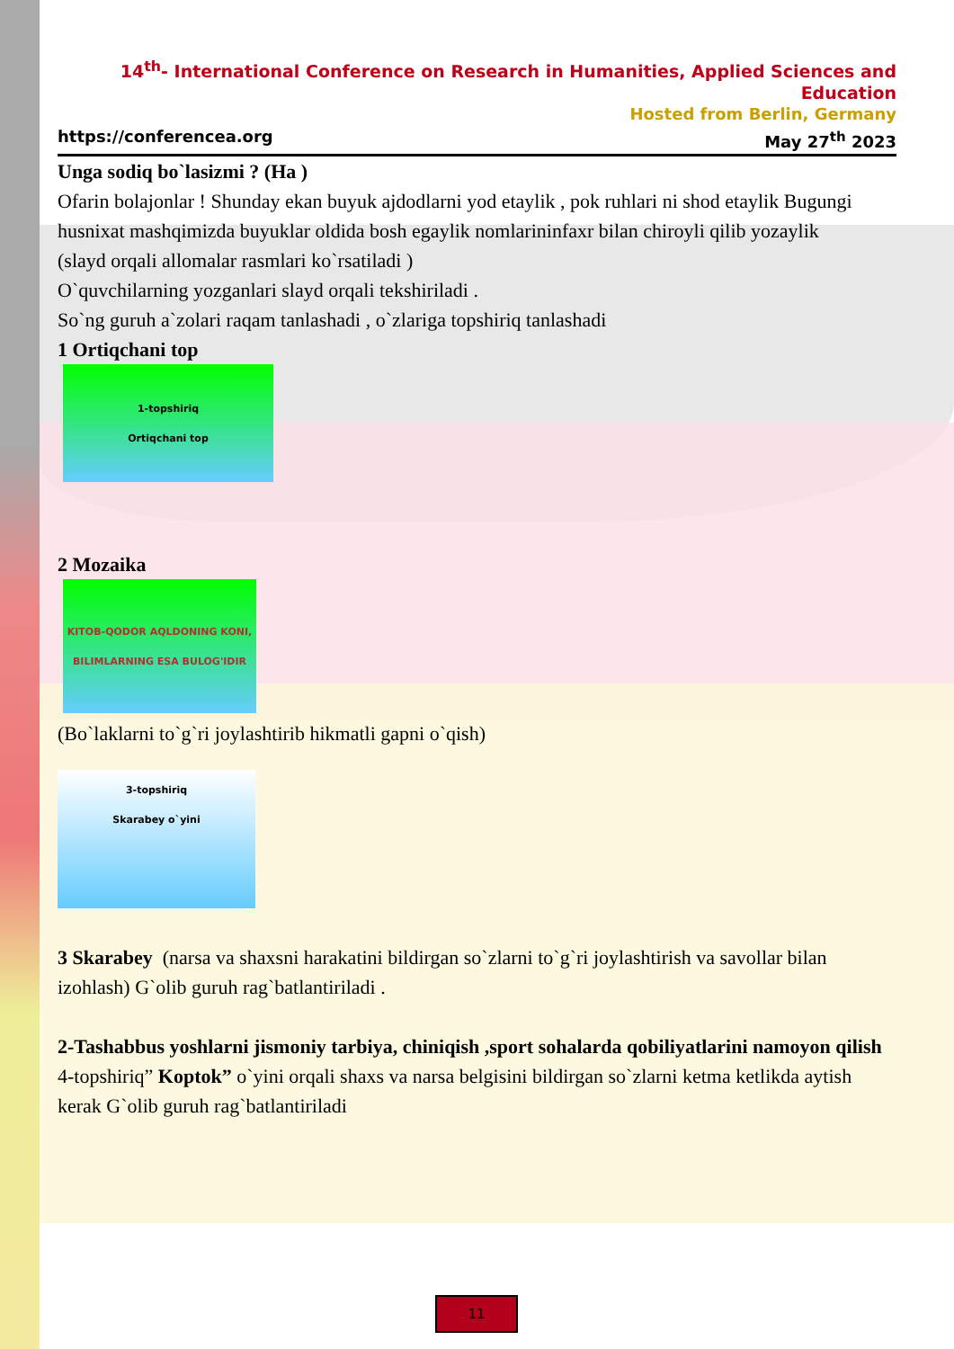14<sup>th</sup>- International Conference on Research in Humanities, Applied Sciences and Education
Hosted from Berlin, Germany
https://conferencea.org May 27<sup>th</sup> 2023
Unga sodiq bo`lasizmi ? (Ha )
Ofarin bolajonlar ! Shunday ekan buyuk ajdodlarni yod etaylik , pok ruhlari ni shod etaylik Bugungi husnixat mashqimizda buyuklar oldida bosh egaylik nomlarininfaxr bilan chiroyli qilib yozaylik
(slayd orqali allomalar rasmlari ko`rsatiladi )
O`quvchilarning yozganlari slayd orqali tekshiriladi .
So`ng guruh a`zolari raqam tanlashadi , o`zlariga topshiriq tanlashadi
1 Ortiqchani top
1-topshiriq
Ortiqchani top
2 Mozaika
KITOB-QODOR AQLDONING KONI, BILIMLARNING ESA BULOG'IDIR
(Bo`laklarni to`g`ri joylashtirib hikmatli gapni o`qish)
3-topshiriq
Skarabey o`yini
3 Skarabey (narsa va shaxsni harakatini bildirgan so`zlarni to`g`ri joylashtirish va savollar bilan izohlash) G`olib guruh rag`batlantiriladi .
2-Tashabbus yoshlarni jismoniy tarbiya, chiniqish ,sport sohalarda qobiliyatlarini namoyon qilish
4-topshiriq” Koptok” o`yini orqali shaxs va narsa belgisini bildirgan so`zlarni ketma ketlikda aytish kerak G`olib guruh rag`batlantiriladi
11